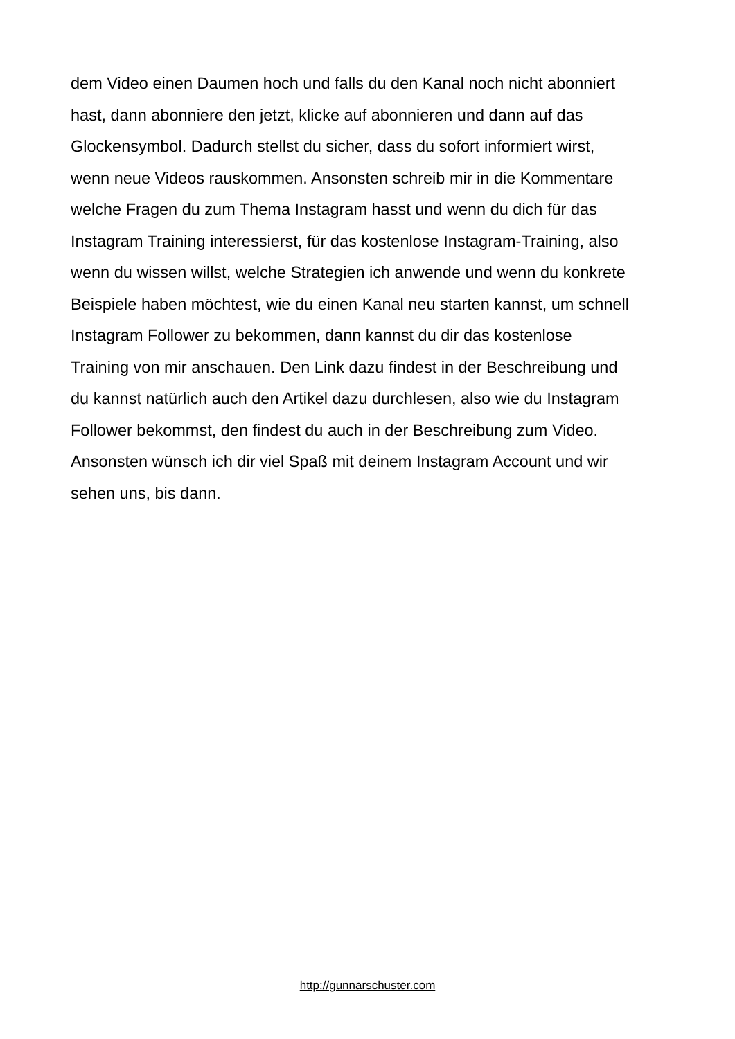dem Video einen Daumen hoch und falls du den Kanal noch nicht abonniert
hast, dann abonniere den jetzt, klicke auf abonnieren und dann auf das
Glockensymbol. Dadurch stellst du sicher, dass du sofort informiert wirst,
wenn neue Videos rauskommen. Ansonsten schreib mir in die Kommentare
welche Fragen du zum Thema Instagram hasst und wenn du dich für das
Instagram Training interessierst, für das kostenlose Instagram-Training, also
wenn du wissen willst, welche Strategien ich anwende und wenn du konkrete
Beispiele haben möchtest, wie du einen Kanal neu starten kannst, um schnell
Instagram Follower zu bekommen, dann kannst du dir das kostenlose
Training von mir anschauen. Den Link dazu findest in der Beschreibung und
du kannst natürlich auch den Artikel dazu durchlesen, also wie du Instagram
Follower bekommst, den findest du auch in der Beschreibung zum Video.
Ansonsten wünsch ich dir viel Spaß mit deinem Instagram Account und wir
sehen uns, bis dann.
http://gunnarschuster.com